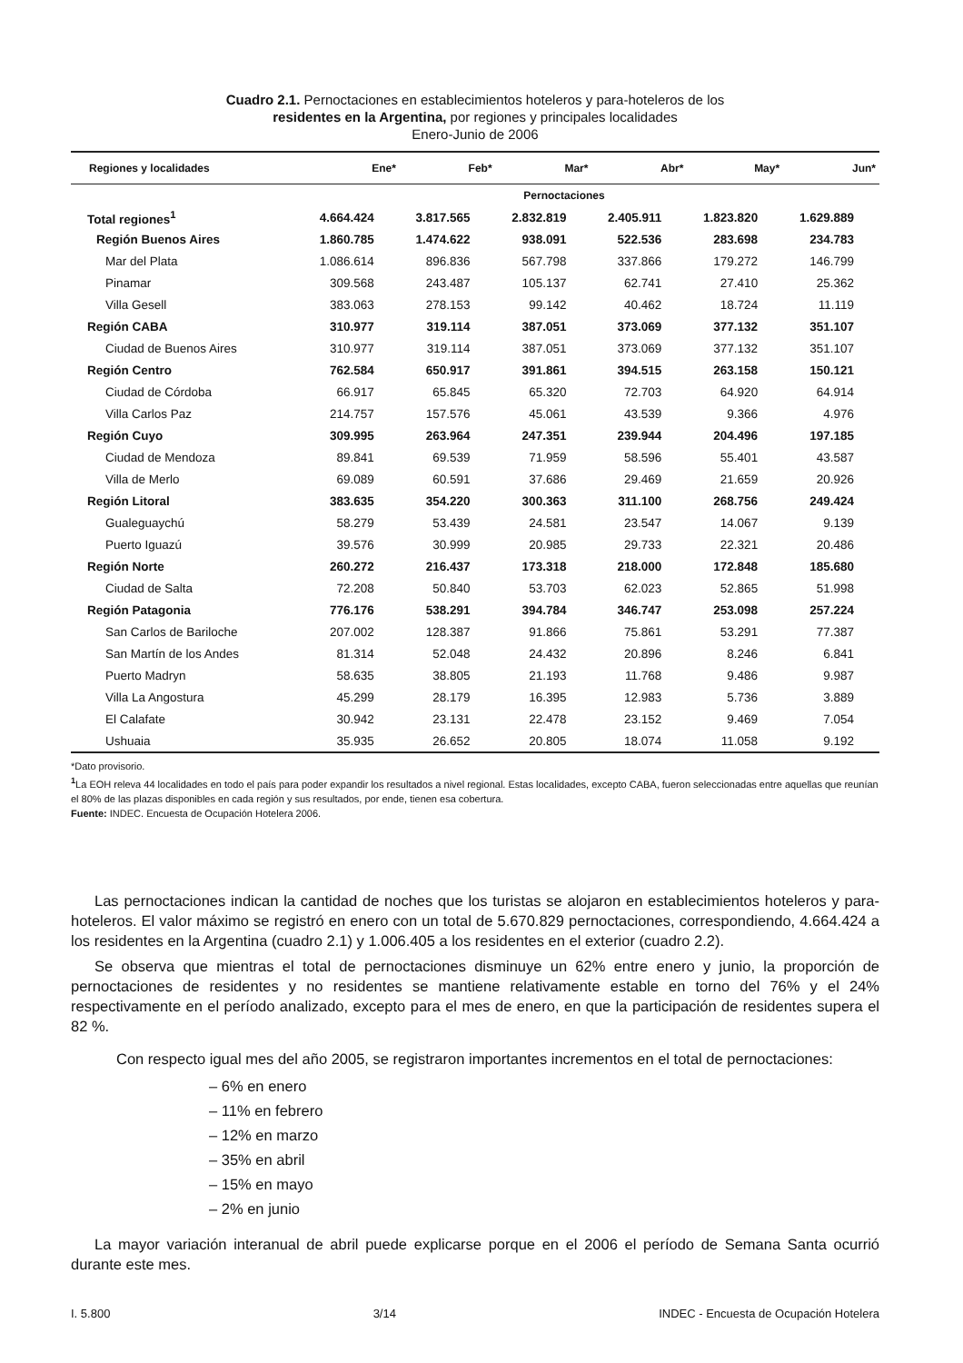Cuadro 2.1. Pernoctaciones en establecimientos hoteleros y para-hoteleros de los
residentes en la Argentina, por regiones y principales localidades
Enero-Junio de 2006
| Regiones y localidades | Ene* | Feb* | Mar* | Abr* | May* | Jun* |
| --- | --- | --- | --- | --- | --- | --- |
| | Pernoctaciones | | | | | |
| Total regiones<sup>1</sup> | 4.664.424 | 3.817.565 | 2.832.819 | 2.405.911 | 1.823.820 | 1.629.889 |
| Región Buenos Aires | 1.860.785 | 1.474.622 | 938.091 | 522.536 | 283.698 | 234.783 |
| Mar del Plata | 1.086.614 | 896.836 | 567.798 | 337.866 | 179.272 | 146.799 |
| Pinamar | 309.568 | 243.487 | 105.137 | 62.741 | 27.410 | 25.362 |
| Villa Gesell | 383.063 | 278.153 | 99.142 | 40.462 | 18.724 | 11.119 |
| Región CABA | 310.977 | 319.114 | 387.051 | 373.069 | 377.132 | 351.107 |
| Ciudad de Buenos Aires | 310.977 | 319.114 | 387.051 | 373.069 | 377.132 | 351.107 |
| Región Centro | 762.584 | 650.917 | 391.861 | 394.515 | 263.158 | 150.121 |
| Ciudad de Córdoba | 66.917 | 65.845 | 65.320 | 72.703 | 64.920 | 64.914 |
| Villa Carlos Paz | 214.757 | 157.576 | 45.061 | 43.539 | 9.366 | 4.976 |
| Región Cuyo | 309.995 | 263.964 | 247.351 | 239.944 | 204.496 | 197.185 |
| Ciudad de Mendoza | 89.841 | 69.539 | 71.959 | 58.596 | 55.401 | 43.587 |
| Villa de Merlo | 69.089 | 60.591 | 37.686 | 29.469 | 21.659 | 20.926 |
| Región Litoral | 383.635 | 354.220 | 300.363 | 311.100 | 268.756 | 249.424 |
| Gualeguaychú | 58.279 | 53.439 | 24.581 | 23.547 | 14.067 | 9.139 |
| Puerto Iguazú | 39.576 | 30.999 | 20.985 | 29.733 | 22.321 | 20.486 |
| Región Norte | 260.272 | 216.437 | 173.318 | 218.000 | 172.848 | 185.680 |
| Ciudad de Salta | 72.208 | 50.840 | 53.703 | 62.023 | 52.865 | 51.998 |
| Región Patagonia | 776.176 | 538.291 | 394.784 | 346.747 | 253.098 | 257.224 |
| San Carlos de Bariloche | 207.002 | 128.387 | 91.866 | 75.861 | 53.291 | 77.387 |
| San Martín de los Andes | 81.314 | 52.048 | 24.432 | 20.896 | 8.246 | 6.841 |
| Puerto Madryn | 58.635 | 38.805 | 21.193 | 11.768 | 9.486 | 9.987 |
| Villa La Angostura | 45.299 | 28.179 | 16.395 | 12.983 | 5.736 | 3.889 |
| El Calafate | 30.942 | 23.131 | 22.478 | 23.152 | 9.469 | 7.054 |
| Ushuaia | 35.935 | 26.652 | 20.805 | 18.074 | 11.058 | 9.192 |
*Dato provisorio.
<sup>1</sup> La EOH releva 44 localidades en todo el país para poder expandir los resultados a nivel regional. Estas localidades, excepto CABA, fueron seleccionadas entre aquellas que reunían el 80% de las plazas disponibles en cada región y sus resultados, por ende, tienen esa cobertura.
Fuente: INDEC. Encuesta de Ocupación Hotelera 2006.
Las pernoctaciones indican la cantidad de noches que los turistas se alojaron en establecimientos hoteleros y para-hoteleros. El valor máximo se registró en enero con un total de 5.670.829 pernoctaciones, correspondiendo, 4.664.424 a los residentes en la Argentina (cuadro 2.1) y 1.006.405 a los residentes en el exterior (cuadro 2.2).
Se observa que mientras el total de pernoctaciones disminuye un 62% entre enero y junio, la proporción de pernoctaciones de residentes y no residentes se mantiene relativamente estable en torno del 76% y el 24% respectivamente en el período analizado, excepto para el mes de enero, en que la participación de residentes supera el 82 %.
Con respecto igual mes del año 2005, se registraron importantes incrementos en el total de pernoctaciones:
– 6% en enero
– 11% en febrero
– 12% en marzo
– 35% en abril
– 15% en mayo
– 2% en junio
La mayor variación interanual de abril puede explicarse porque en el 2006 el período de Semana Santa ocurrió durante este mes.
I. 5.800 3/14 INDEC - Encuesta de Ocupación Hotelera